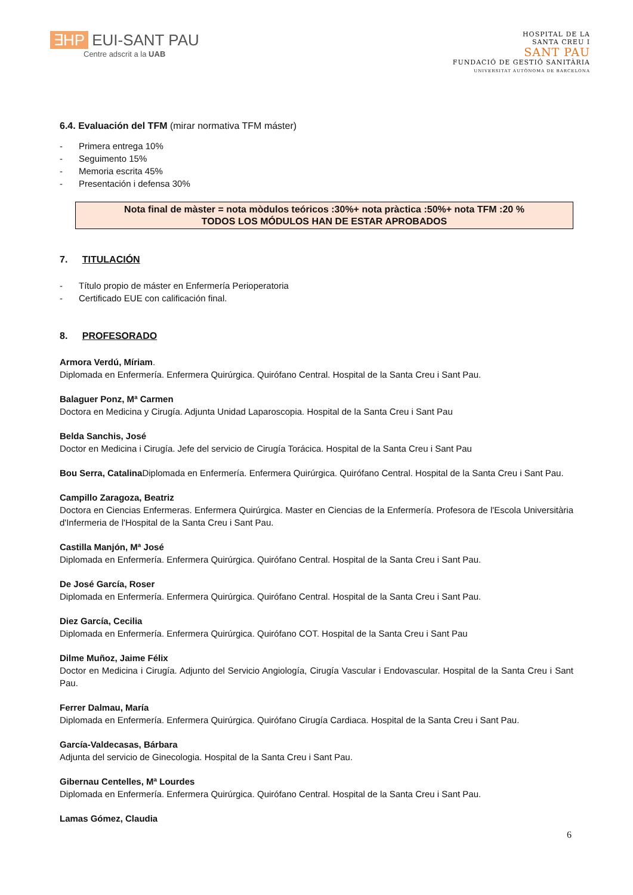∃HP EUI-SANT PAU
Centre adscrit a la UAB
HOSPITAL DE LA
SANTA CREU I
SANT PAU
FUNDACIÓ DE GESTIÓ SANITÀRIA
UNIVERSITAT AUTÒNOMA DE BARCELONA
6.4. Evaluación del TFM (mirar normativa TFM máster)
- Primera entrega 10%
- Seguimento 15%
- Memoria escrita 45%
- Presentación i defensa 30%
Nota final de màster = nota mòdulos teóricos :30%+ nota pràctica :50%+ nota TFM :20 %
TODOS LOS MÓDULOS HAN DE ESTAR APROBADOS
7. TITULACIÓN
- Título propio de máster en Enfermería Perioperatoria
- Certificado EUE con calificación final.
8. PROFESORADO
Armora Verdú, Míriam.
Diplomada en Enfermería. Enfermera Quirúrgica. Quirófano Central. Hospital de la Santa Creu i Sant Pau.
Balaguer Ponz, Mª Carmen
Doctora en Medicina y Cirugía. Adjunta Unidad Laparoscopia. Hospital de la Santa Creu i Sant Pau
Belda Sanchis, José
Doctor en Medicina i Cirugía. Jefe del servicio de Cirugía Torácica. Hospital de la Santa Creu i Sant Pau
Bou Serra, Catalina Diplomada en Enfermería. Enfermera Quirúrgica. Quirófano Central. Hospital de la Santa Creu i Sant Pau.
Campillo Zaragoza, Beatriz
Doctora en Ciencias Enfermeras. Enfermera Quirúrgica. Master en Ciencias de la Enfermería. Profesora de l'Escola Universitària d'Infermeria de l'Hospital de la Santa Creu i Sant Pau.
Castilla Manjón, Mª José
Diplomada en Enfermería. Enfermera Quirúrgica. Quirófano Central. Hospital de la Santa Creu i Sant Pau.
De José García, Roser
Diplomada en Enfermería. Enfermera Quirúrgica. Quirófano Central. Hospital de la Santa Creu i Sant Pau.
Diez García, Cecilia
Diplomada en Enfermería. Enfermera Quirúrgica. Quirófano COT. Hospital de la Santa Creu i Sant Pau
Dilme Muñoz, Jaime Félix
Doctor en Medicina i Cirugía. Adjunto del Servicio Angiología, Cirugía Vascular i Endovascular. Hospital de la Santa Creu i Sant Pau.
Ferrer Dalmau, María
Diplomada en Enfermería. Enfermera Quirúrgica. Quirófano Cirugía Cardiaca. Hospital de la Santa Creu i Sant Pau.
García-Valdecasas, Bárbara
Adjunta del servicio de Ginecologia. Hospital de la Santa Creu i Sant Pau.
Gibernau Centelles, Mª Lourdes
Diplomada en Enfermería. Enfermera Quirúrgica. Quirófano Central. Hospital de la Santa Creu i Sant Pau.
Lamas Gómez, Claudia
6